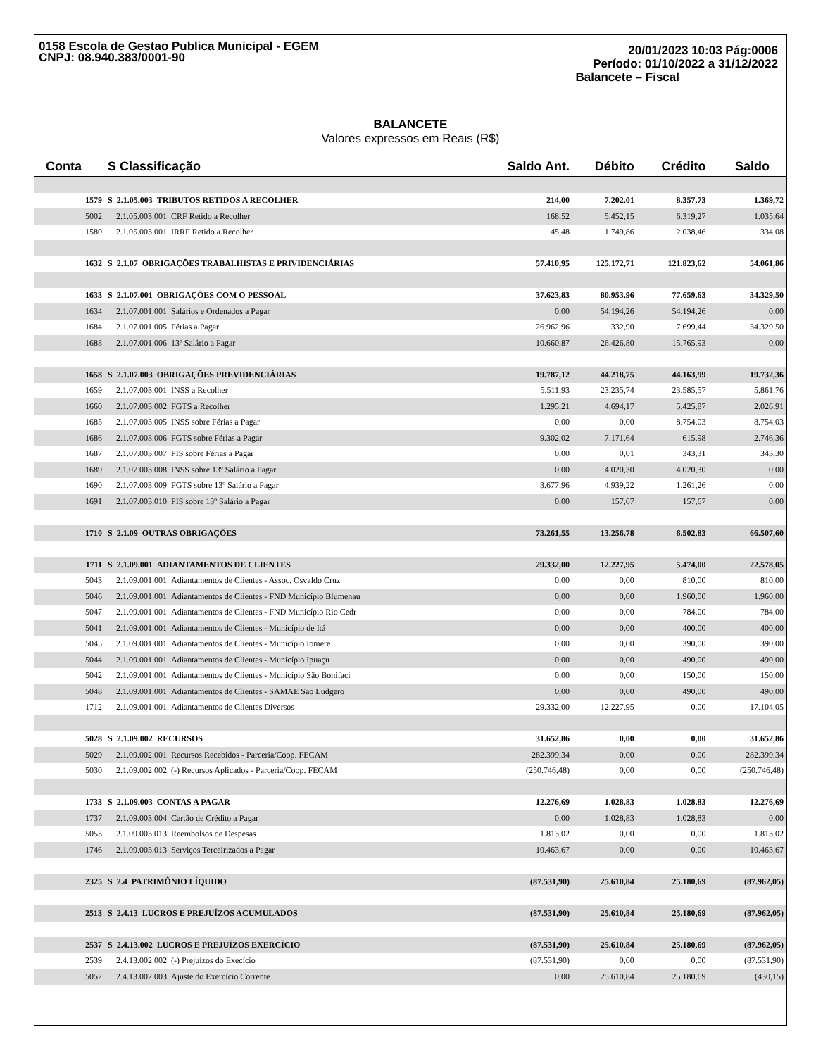0158 Escola de Gestao Publica Municipal - EGEM
CNPJ: 08.940.383/0001-90
20/01/2023 10:03 Pág:0006
Período: 01/10/2022 a 31/12/2022
Balancete – Fiscal
BALANCETE
Valores expressos em Reais (R$)
| Conta | S Classificação | Saldo Ant. | Débito | Crédito | Saldo |
| --- | --- | --- | --- | --- | --- |
| 1579 | S 2.1.05.003 TRIBUTOS RETIDOS A RECOLHER | 214,00 | 7.202,01 | 8.357,73 | 1.369,72 |
| 5002 | 2.1.05.003.001 CRF Retido a Recolher | 168,52 | 5.452,15 | 6.319,27 | 1.035,64 |
| 1580 | 2.1.05.003.001 IRRF Retido a Recolher | 45,48 | 1.749,86 | 2.038,46 | 334,08 |
| 1632 | S 2.1.07 OBRIGAÇÕES TRABALHISTAS E PRIVIDENCIÁRIAS | 57.410,95 | 125.172,71 | 121.823,62 | 54.061,86 |
| 1633 | S 2.1.07.001 OBRIGAÇÕES COM O PESSOAL | 37.623,83 | 80.953,96 | 77.659,63 | 34.329,50 |
| 1634 | 2.1.07.001.001 Salários e Ordenados a Pagar | 0,00 | 54.194,26 | 54.194,26 | 0,00 |
| 1684 | 2.1.07.001.005 Férias a Pagar | 26.962,96 | 332,90 | 7.699,44 | 34.329,50 |
| 1688 | 2.1.07.001.006 13º Salário a Pagar | 10.660,87 | 26.426,80 | 15.765,93 | 0,00 |
| 1658 | S 2.1.07.003 OBRIGAÇÕES PREVIDENCIÁRIAS | 19.787,12 | 44.218,75 | 44.163,99 | 19.732,36 |
| 1659 | 2.1.07.003.001 INSS a Recolher | 5.511,93 | 23.235,74 | 23.585,57 | 5.861,76 |
| 1660 | 2.1.07.003.002 FGTS a Recolher | 1.295,21 | 4.694,17 | 5.425,87 | 2.026,91 |
| 1685 | 2.1.07.003.005 INSS sobre Férias a Pagar | 0,00 | 0,00 | 8.754,03 | 8.754,03 |
| 1686 | 2.1.07.003.006 FGTS sobre Férias a Pagar | 9.302,02 | 7.171,64 | 615,98 | 2.746,36 |
| 1687 | 2.1.07.003.007 PIS sobre Férias a Pagar | 0,00 | 0,01 | 343,31 | 343,30 |
| 1689 | 2.1.07.003.008 INSS sobre 13º Salário a Pagar | 0,00 | 4.020,30 | 4.020,30 | 0,00 |
| 1690 | 2.1.07.003.009 FGTS sobre 13º Salário a Pagar | 3.677,96 | 4.939,22 | 1.261,26 | 0,00 |
| 1691 | 2.1.07.003.010 PIS sobre 13º Salário a Pagar | 0,00 | 157,67 | 157,67 | 0,00 |
| 1710 | S 2.1.09 OUTRAS OBRIGAÇÕES | 73.261,55 | 13.256,78 | 6.502,83 | 66.507,60 |
| 1711 | S 2.1.09.001 ADIANTAMENTOS DE CLIENTES | 29.332,00 | 12.227,95 | 5.474,00 | 22.578,05 |
| 5043 | 2.1.09.001.001 Adiantamentos de Clientes - Assoc. Osvaldo Cruz | 0,00 | 0,00 | 810,00 | 810,00 |
| 5046 | 2.1.09.001.001 Adiantamentos de Clientes - FND Município Blumenau | 0,00 | 0,00 | 1.960,00 | 1.960,00 |
| 5047 | 2.1.09.001.001 Adiantamentos de Clientes - FND Município Rio Cedr | 0,00 | 0,00 | 784,00 | 784,00 |
| 5041 | 2.1.09.001.001 Adiantamentos de Clientes - Município de Itá | 0,00 | 0,00 | 400,00 | 400,00 |
| 5045 | 2.1.09.001.001 Adiantamentos de Clientes - Município Iomere | 0,00 | 0,00 | 390,00 | 390,00 |
| 5044 | 2.1.09.001.001 Adiantamentos de Clientes - Município Ipuaçu | 0,00 | 0,00 | 490,00 | 490,00 |
| 5042 | 2.1.09.001.001 Adiantamentos de Clientes - Município São Bonifaci | 0,00 | 0,00 | 150,00 | 150,00 |
| 5048 | 2.1.09.001.001 Adiantamentos de Clientes - SAMAE São Ludgero | 0,00 | 0,00 | 490,00 | 490,00 |
| 1712 | 2.1.09.001.001 Adiantamentos de Clientes Diversos | 29.332,00 | 12.227,95 | 0,00 | 17.104,05 |
| 5028 | S 2.1.09.002 RECURSOS | 31.652,86 | 0,00 | 0,00 | 31.652,86 |
| 5029 | 2.1.09.002.001 Recursos Recebidos - Parceria/Coop. FECAM | 282.399,34 | 0,00 | 0,00 | 282.399,34 |
| 5030 | 2.1.09.002.002 (-) Recursos Aplicados - Parceria/Coop. FECAM | (250.746,48) | 0,00 | 0,00 | (250.746,48) |
| 1733 | S 2.1.09.003 CONTAS A PAGAR | 12.276,69 | 1.028,83 | 1.028,83 | 12.276,69 |
| 1737 | 2.1.09.003.004 Cartão de Crédito a Pagar | 0,00 | 1.028,83 | 1.028,83 | 0,00 |
| 5053 | 2.1.09.003.013 Reembolsos de Despesas | 1.813,02 | 0,00 | 0,00 | 1.813,02 |
| 1746 | 2.1.09.003.013 Serviços Terceirizados a Pagar | 10.463,67 | 0,00 | 0,00 | 10.463,67 |
| 2325 | S 2.4 PATRIMÔNIO LÍQUIDO | (87.531,90) | 25.610,84 | 25.180,69 | (87.962,05) |
| 2513 | S 2.4.13 LUCROS E PREJUÍZOS ACUMULADOS | (87.531,90) | 25.610,84 | 25.180,69 | (87.962,05) |
| 2537 | S 2.4.13.002 LUCROS E PREJUÍZOS EXERCÍCIO | (87.531,90) | 25.610,84 | 25.180,69 | (87.962,05) |
| 2539 | 2.4.13.002.002 (-) Prejuízos do Execício | (87.531,90) | 0,00 | 0,00 | (87.531,90) |
| 5052 | 2.4.13.002.003 Ajuste do Exercício Corrente | 0,00 | 25.610,84 | 25.180,69 | (430,15) |